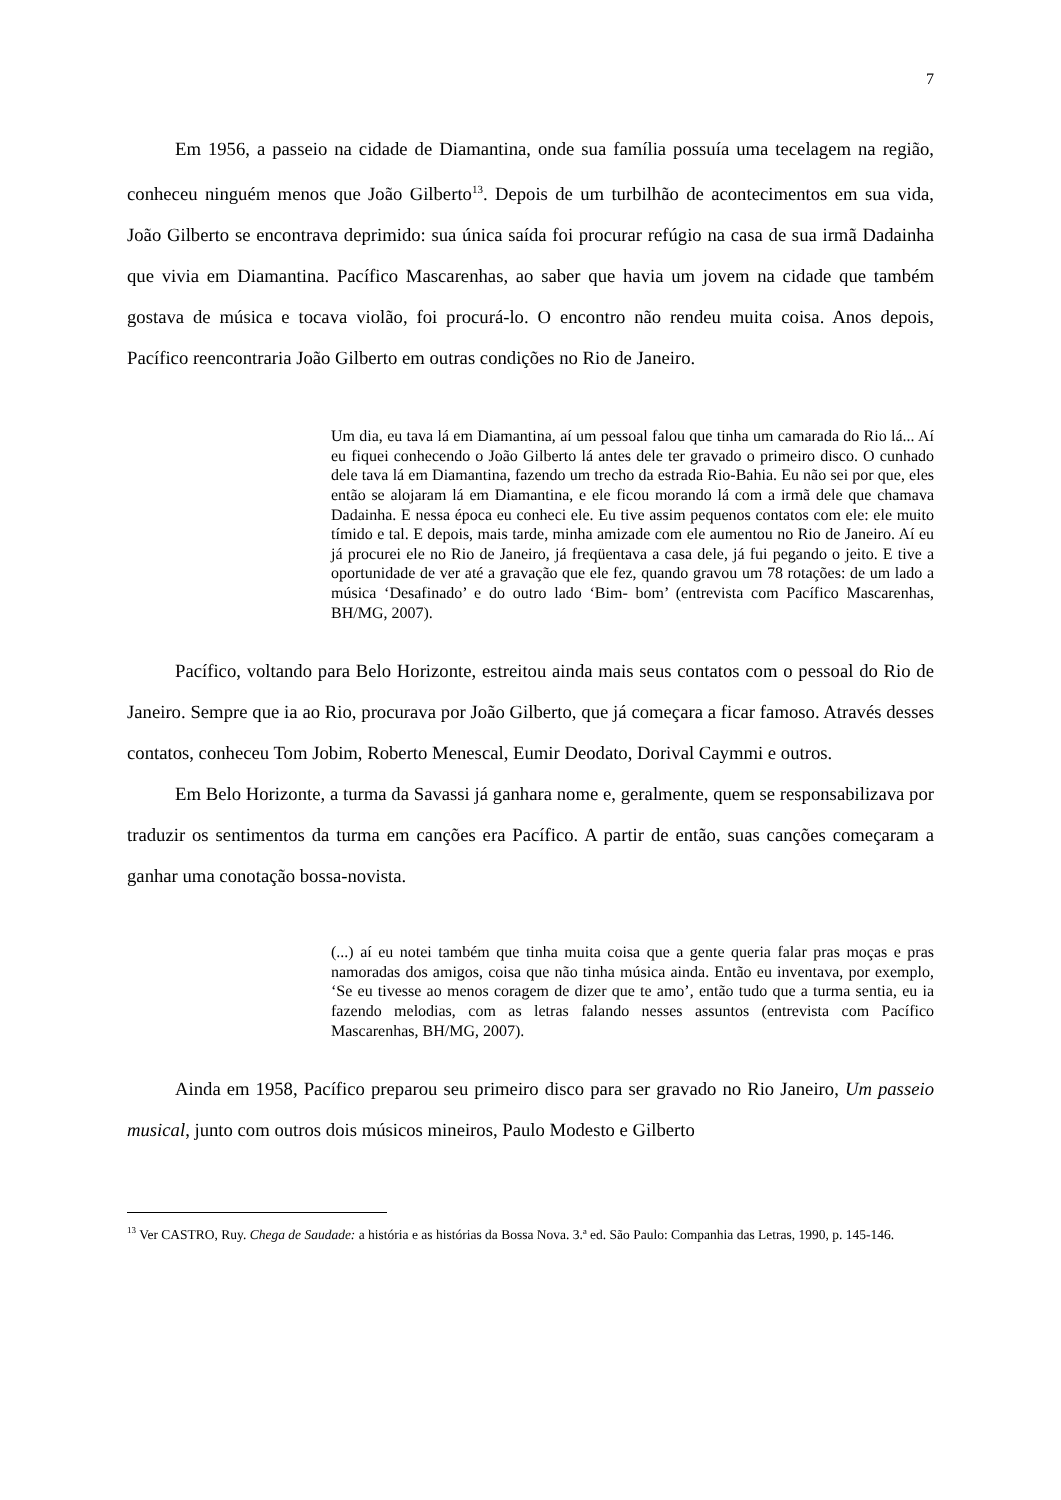7
Em 1956, a passeio na cidade de Diamantina, onde sua família possuía uma tecelagem na região, conheceu ninguém menos que João Gilberto<sup>13</sup>. Depois de um turbilhão de acontecimentos em sua vida, João Gilberto se encontrava deprimido: sua única saída foi procurar refúgio na casa de sua irmã Dadainha que vivia em Diamantina. Pacífico Mascarenhas, ao saber que havia um jovem na cidade que também gostava de música e tocava violão, foi procurá-lo. O encontro não rendeu muita coisa. Anos depois, Pacífico reencontraria João Gilberto em outras condições no Rio de Janeiro.
Um dia, eu tava lá em Diamantina, aí um pessoal falou que tinha um camarada do Rio lá... Aí eu fiquei conhecendo o João Gilberto lá antes dele ter gravado o primeiro disco. O cunhado dele tava lá em Diamantina, fazendo um trecho da estrada Rio-Bahia. Eu não sei por que, eles então se alojaram lá em Diamantina, e ele ficou morando lá com a irmã dele que chamava Dadainha. E nessa época eu conheci ele. Eu tive assim pequenos contatos com ele: ele muito tímido e tal. E depois, mais tarde, minha amizade com ele aumentou no Rio de Janeiro. Aí eu já procurei ele no Rio de Janeiro, já freqüentava a casa dele, já fui pegando o jeito. E tive a oportunidade de ver até a gravação que ele fez, quando gravou um 78 rotações: de um lado a música ‘Desafinado’ e do outro lado ‘Bim- bom’ (entrevista com Pacífico Mascarenhas, BH/MG, 2007).
Pacífico, voltando para Belo Horizonte, estreitou ainda mais seus contatos com o pessoal do Rio de Janeiro. Sempre que ia ao Rio, procurava por João Gilberto, que já começara a ficar famoso. Através desses contatos, conheceu Tom Jobim, Roberto Menescal, Eumir Deodato, Dorival Caymmi e outros.
Em Belo Horizonte, a turma da Savassi já ganhara nome e, geralmente, quem se responsabilizava por traduzir os sentimentos da turma em canções era Pacífico. A partir de então, suas canções começaram a ganhar uma conotação bossa-novista.
(...) aí eu notei também que tinha muita coisa que a gente queria falar pras moças e pras namoradas dos amigos, coisa que não tinha música ainda. Então eu inventava, por exemplo, ‘Se eu tivesse ao menos coragem de dizer que te amo’, então tudo que a turma sentia, eu ia fazendo melodias, com as letras falando nesses assuntos (entrevista com Pacífico Mascarenhas, BH/MG, 2007).
Ainda em 1958, Pacífico preparou seu primeiro disco para ser gravado no Rio Janeiro, Um passeio musical, junto com outros dois músicos mineiros, Paulo Modesto e Gilberto
<sup>13</sup> Ver CASTRO, Ruy. Chega de Saudade: a história e as histórias da Bossa Nova. 3.ª ed. São Paulo: Companhia das Letras, 1990, p. 145-146.